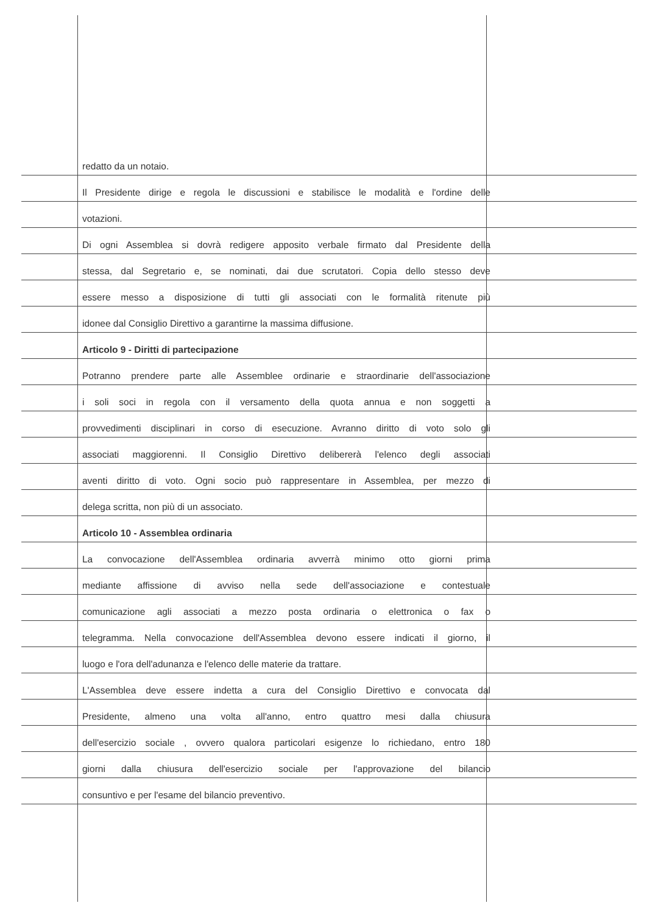redatto da un notaio.
Il Presidente dirige e regola le discussioni e stabilisce le modalità e l'ordine delle
votazioni.
Di ogni Assemblea si dovrà redigere apposito verbale firmato dal Presidente della
stessa, dal Segretario e, se nominati, dai due scrutatori. Copia dello stesso deve
essere messo a disposizione di tutti gli associati con le formalità ritenute più
idonee dal Consiglio Direttivo a garantirne la massima diffusione.
Articolo 9 - Diritti di partecipazione
Potranno prendere parte alle Assemblee ordinarie e straordinarie dell'associazione
i soli soci in regola con il versamento della quota annua e non soggetti a
provvedimenti disciplinari in corso di esecuzione. Avranno diritto di voto solo gli
associati maggiorenni. Il Consiglio Direttivo delibererà l'elenco degli associati
aventi diritto di voto. Ogni socio può rappresentare in Assemblea, per mezzo di
delega scritta, non più di un associato.
Articolo 10 - Assemblea ordinaria
La convocazione dell'Assemblea ordinaria avverrà minimo otto giorni prima
mediante affissione di avviso nella sede dell'associazione e contestuale
comunicazione agli associati a mezzo posta ordinaria o elettronica o fax o
telegramma. Nella convocazione dell'Assemblea devono essere indicati il giorno, il
luogo e l'ora dell'adunanza e l'elenco delle materie da trattare.
L'Assemblea deve essere indetta a cura del Consiglio Direttivo e convocata dal
Presidente, almeno una volta all'anno, entro quattro mesi dalla chiusura
dell'esercizio sociale , ovvero qualora particolari esigenze lo richiedano, entro 180
giorni dalla chiusura dell'esercizio sociale per l'approvazione del bilancio
consuntivo e per l'esame del bilancio preventivo.